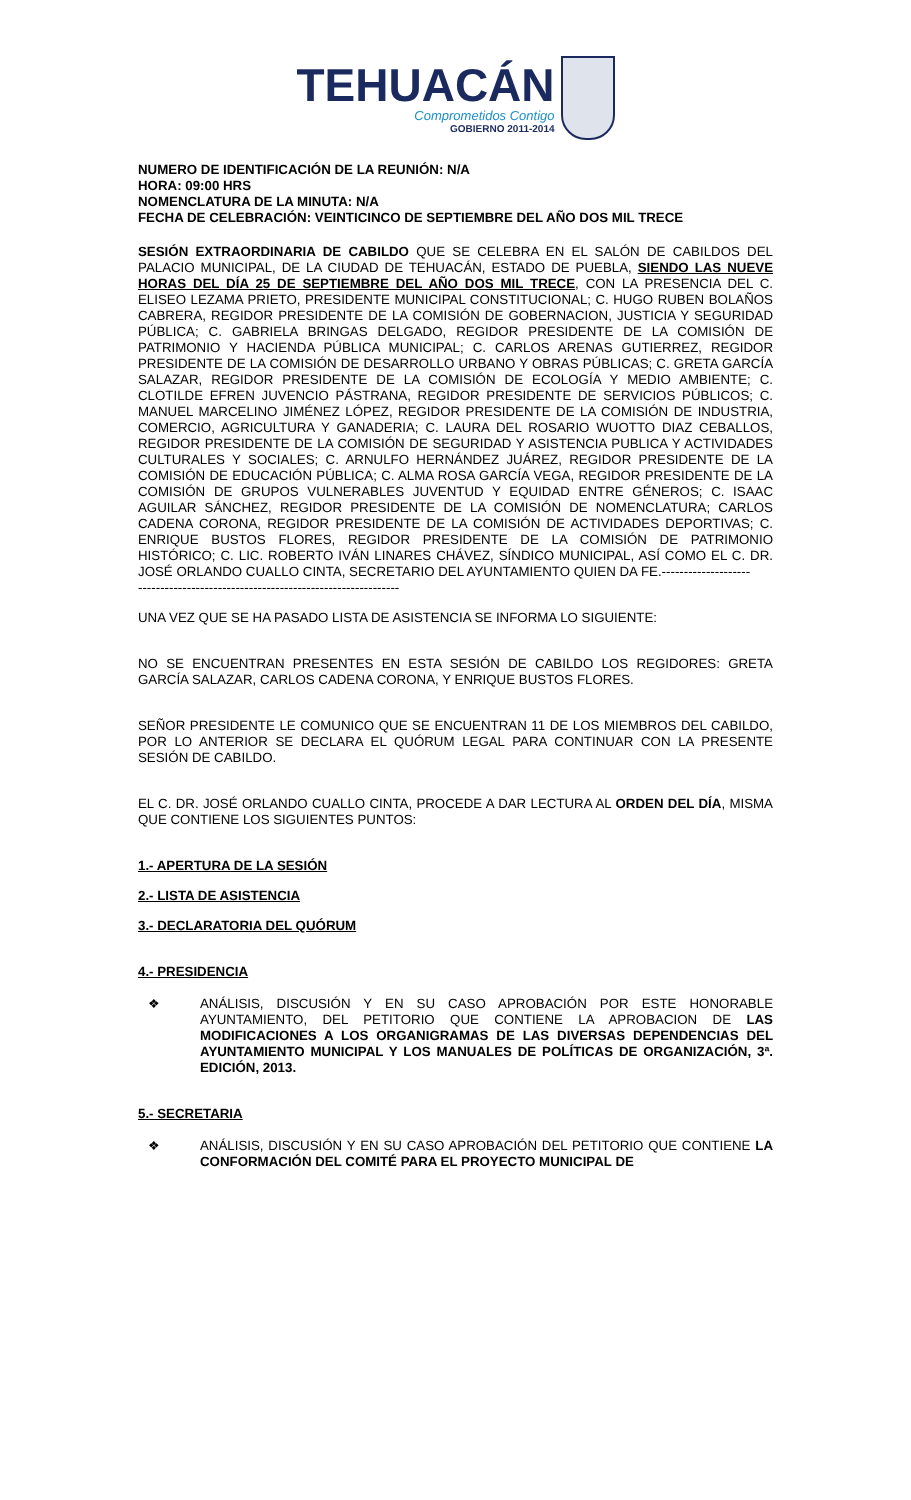TEHUACÁN
Comprometidos Contigo
GOBIERNO 2011-2014
NUMERO DE IDENTIFICACIÓN DE LA REUNIÓN: N/A
HORA: 09:00 HRS
NOMENCLATURA DE LA MINUTA: N/A
FECHA DE CELEBRACIÓN: VEINTICINCO DE SEPTIEMBRE DEL AÑO DOS MIL TRECE
SESIÓN EXTRAORDINARIA DE CABILDO QUE SE CELEBRA EN EL SALÓN DE CABILDOS DEL PALACIO MUNICIPAL, DE LA CIUDAD DE TEHUACÁN, ESTADO DE PUEBLA, SIENDO LAS NUEVE HORAS DEL DÍA 25 DE SEPTIEMBRE DEL AÑO DOS MIL TRECE, CON LA PRESENCIA DEL C. ELISEO LEZAMA PRIETO, PRESIDENTE MUNICIPAL CONSTITUCIONAL; C. HUGO RUBEN BOLAÑOS CABRERA, REGIDOR PRESIDENTE DE LA COMISIÓN DE GOBERNACION, JUSTICIA Y SEGURIDAD PÚBLICA; C. GABRIELA BRINGAS DELGADO, REGIDOR PRESIDENTE DE LA COMISIÓN DE PATRIMONIO Y HACIENDA PÚBLICA MUNICIPAL; C. CARLOS ARENAS GUTIERREZ, REGIDOR PRESIDENTE DE LA COMISIÓN DE DESARROLLO URBANO Y OBRAS PÚBLICAS; C. GRETA GARCÍA SALAZAR, REGIDOR PRESIDENTE DE LA COMISIÓN DE ECOLOGÍA Y MEDIO AMBIENTE; C. CLOTILDE EFREN JUVENCIO PÁSTRANA, REGIDOR PRESIDENTE DE SERVICIOS PÚBLICOS; C. MANUEL MARCELINO JIMÉNEZ LÓPEZ, REGIDOR PRESIDENTE DE LA COMISIÓN DE INDUSTRIA, COMERCIO, AGRICULTURA Y GANADERIA; C. LAURA DEL ROSARIO WUOTTO DIAZ CEBALLOS, REGIDOR PRESIDENTE DE LA COMISIÓN DE SEGURIDAD Y ASISTENCIA PUBLICA Y ACTIVIDADES CULTURALES Y SOCIALES; C. ARNULFO HERNÁNDEZ JUÁREZ, REGIDOR PRESIDENTE DE LA COMISIÓN DE EDUCACIÓN PÚBLICA; C. ALMA ROSA GARCÍA VEGA, REGIDOR PRESIDENTE DE LA COMISIÓN DE GRUPOS VULNERABLES JUVENTUD Y EQUIDAD ENTRE GÉNEROS; C. ISAAC AGUILAR SÁNCHEZ, REGIDOR PRESIDENTE DE LA COMISIÓN DE NOMENCLATURA; CARLOS CADENA CORONA, REGIDOR PRESIDENTE DE LA COMISIÓN DE ACTIVIDADES DEPORTIVAS; C. ENRIQUE BUSTOS FLORES, REGIDOR PRESIDENTE DE LA COMISIÓN DE PATRIMONIO HISTÓRICO; C. LIC. ROBERTO IVÁN LINARES CHÁVEZ, SÍNDICO MUNICIPAL, ASÍ COMO EL C. DR. JOSÉ ORLANDO CUALLO CINTA, SECRETARIO DEL AYUNTAMIENTO QUIEN DA FE.--------------------
-----------------------------------------------------------
UNA VEZ QUE SE HA PASADO LISTA DE ASISTENCIA SE INFORMA LO SIGUIENTE:
NO SE ENCUENTRAN PRESENTES EN ESTA SESIÓN DE CABILDO LOS REGIDORES: GRETA GARCÍA SALAZAR, CARLOS CADENA CORONA, Y ENRIQUE BUSTOS FLORES.
SEÑOR PRESIDENTE LE COMUNICO QUE SE ENCUENTRAN 11 DE LOS MIEMBROS DEL CABILDO, POR LO ANTERIOR SE DECLARA EL QUÓRUM LEGAL PARA CONTINUAR CON LA PRESENTE SESIÓN DE CABILDO.
EL C. DR. JOSÉ ORLANDO CUALLO CINTA, PROCEDE A DAR LECTURA AL ORDEN DEL DÍA, MISMA QUE CONTIENE LOS SIGUIENTES PUNTOS:
1.- APERTURA DE LA SESIÓN
2.- LISTA DE ASISTENCIA
3.- DECLARATORIA DEL QUÓRUM
4.- PRESIDENCIA
❖
ANÁLISIS, DISCUSIÓN Y EN SU CASO APROBACIÓN POR ESTE HONORABLE AYUNTAMIENTO, DEL PETITORIO QUE CONTIENE LA APROBACION DE LAS MODIFICACIONES A LOS ORGANIGRAMAS DE LAS DIVERSAS DEPENDENCIAS DEL AYUNTAMIENTO MUNICIPAL Y LOS MANUALES DE POLÍTICAS DE ORGANIZACIÓN, 3ª. EDICIÓN, 2013.
5.- SECRETARIA
❖
ANÁLISIS, DISCUSIÓN Y EN SU CASO APROBACIÓN DEL PETITORIO QUE CONTIENE LA CONFORMACIÓN DEL COMITÉ PARA EL PROYECTO MUNICIPAL DE